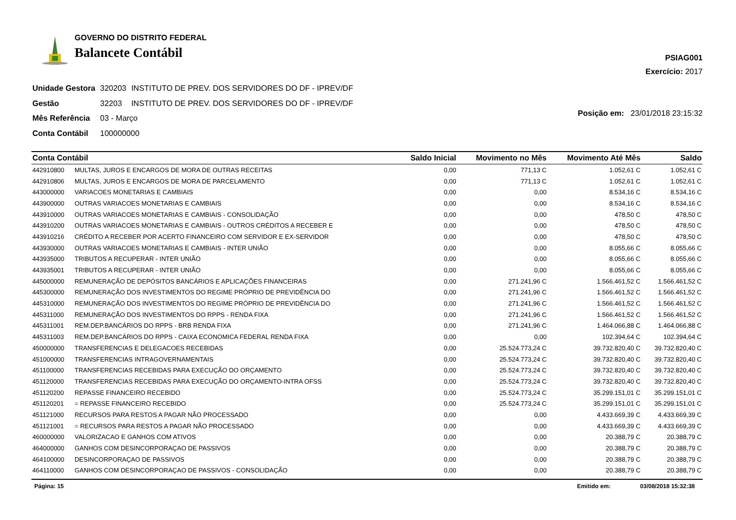GOVERNO DO DISTRITO FEDERAL
Balancete Contábil
PSIAG001
Exercício: 2017
| Unidade Gestora | 320203 | INSTITUTO DE PREV. DOS SERVIDORES DO DF - IPREV/DF |
| Gestão | 32203 | INSTITUTO DE PREV. DOS SERVIDORES DO DF - IPREV/DF |
| Mês Referência | 03 - Março | |
| Conta Contábil | 100000000 | |
Posição em: 23/01/2018 23:15:32
| Conta Contábil | | Saldo Inicial | Movimento no Mês | Movimento Até Mês | Saldo |
| --- | --- | --- | --- | --- | --- |
| 442910800 | MULTAS, JUROS E ENCARGOS DE MORA DE OUTRAS RECEITAS | 0,00 | 771,13 C | 1.052,61 C | 1.052,61 C |
| 442910806 | MULTAS, JUROS E ENCARGOS DE MORA DE PARCELAMENTO | 0,00 | 771,13 C | 1.052,61 C | 1.052,61 C |
| 443000000 | VARIACOES MONETARIAS E CAMBIAIS | 0,00 | 0,00 | 8.534,16 C | 8.534,16 C |
| 443900000 | OUTRAS VARIACOES MONETARIAS E CAMBIAIS | 0,00 | 0,00 | 8.534,16 C | 8.534,16 C |
| 443910000 | OUTRAS VARIACOES MONETARIAS E CAMBIAIS - CONSOLIDAÇÃO | 0,00 | 0,00 | 478,50 C | 478,50 C |
| 443910200 | OUTRAS VARIACOES MONETARIAS E CAMBIAIS - OUTROS CRÉDITOS A RECEBER E | 0,00 | 0,00 | 478,50 C | 478,50 C |
| 443910216 | CRÉDITO A RECEBER POR ACERTO FINANCEIRO COM SERVIDOR E EX-SERVIDOR | 0,00 | 0,00 | 478,50 C | 478,50 C |
| 443930000 | OUTRAS VARIACOES MONETARIAS E CAMBIAIS - INTER UNIÃO | 0,00 | 0,00 | 8.055,66 C | 8.055,66 C |
| 443935000 | TRIBUTOS A RECUPERAR - INTER UNIÃO | 0,00 | 0,00 | 8.055,66 C | 8.055,66 C |
| 443935001 | TRIBUTOS A RECUPERAR - INTER UNIÃO | 0,00 | 0,00 | 8.055,66 C | 8.055,66 C |
| 445000000 | REMUNERAÇÃO DE DEPÓSITOS BANCÁRIOS E APLICAÇÕES FINANCEIRAS | 0,00 | 271.241,96 C | 1.566.461,52 C | 1.566.461,52 C |
| 445300000 | REMUNERAÇÃO DOS INVESTIMENTOS DO REGIME PRÓPRIO DE PREVIDÊNCIA DO | 0,00 | 271.241,96 C | 1.566.461,52 C | 1.566.461,52 C |
| 445310000 | REMUNERAÇÃO DOS INVESTIMENTOS DO REGIME PRÓPRIO DE PREVIDÊNCIA DO | 0,00 | 271.241,96 C | 1.566.461,52 C | 1.566.461,52 C |
| 445311000 | REMUNERAÇÃO DOS INVESTIMENTOS DO RPPS - RENDA FIXA | 0,00 | 271.241,96 C | 1.566.461,52 C | 1.566.461,52 C |
| 445311001 | REM.DEP.BANCÁRIOS DO RPPS - BRB RENDA FIXA | 0,00 | 271.241,96 C | 1.464.066,88 C | 1.464.066,88 C |
| 445311003 | REM.DEP.BANCÁRIOS DO RPPS - CAIXA ECONOMICA FEDERAL RENDA FIXA | 0,00 | 0,00 | 102.394,64 C | 102.394,64 C |
| 450000000 | TRANSFERENCIAS E DELEGACOES RECEBIDAS | 0,00 | 25.524.773,24 C | 39.732.820,40 C | 39.732.820,40 C |
| 451000000 | TRANSFERENCIAS INTRAGOVERNAMENTAIS | 0,00 | 25.524.773,24 C | 39.732.820,40 C | 39.732.820,40 C |
| 451100000 | TRANSFERENCIAS RECEBIDAS PARA EXECUÇÃO DO ORÇAMENTO | 0,00 | 25.524.773,24 C | 39.732.820,40 C | 39.732.820,40 C |
| 451120000 | TRANSFERENCIAS RECEBIDAS PARA EXECUÇÃO DO ORÇAMENTO-INTRA OFSS | 0,00 | 25.524.773,24 C | 39.732.820,40 C | 39.732.820,40 C |
| 451120200 | REPASSE FINANCEIRO RECEBIDO | 0,00 | 25.524.773,24 C | 35.299.151,01 C | 35.299.151,01 C |
| 451120201 | = REPASSE FINANCEIRO RECEBIDO | 0,00 | 25.524.773,24 C | 35.299.151,01 C | 35.299.151,01 C |
| 451121000 | RECURSOS PARA RESTOS A PAGAR NÃO PROCESSADO | 0,00 | 0,00 | 4.433.669,39 C | 4.433.669,39 C |
| 451121001 | = RECURSOS PARA RESTOS A PAGAR NÃO PROCESSADO | 0,00 | 0,00 | 4.433.669,39 C | 4.433.669,39 C |
| 460000000 | VALORIZACAO E GANHOS COM ATIVOS | 0,00 | 0,00 | 20.388,79 C | 20.388,79 C |
| 464000000 | GANHOS COM DESINCORPORAÇAO DE PASSIVOS | 0,00 | 0,00 | 20.388,79 C | 20.388,79 C |
| 464100000 | DESINCORPORAÇAO DE PASSIVOS | 0,00 | 0,00 | 20.388,79 C | 20.388,79 C |
| 464110000 | GANHOS COM DESINCORPORAÇAO DE PASSIVOS - CONSOLIDAÇÃO | 0,00 | 0,00 | 20.388,79 C | 20.388,79 C |
Página: 15 Emitido em: 03/08/2018 15:32:38